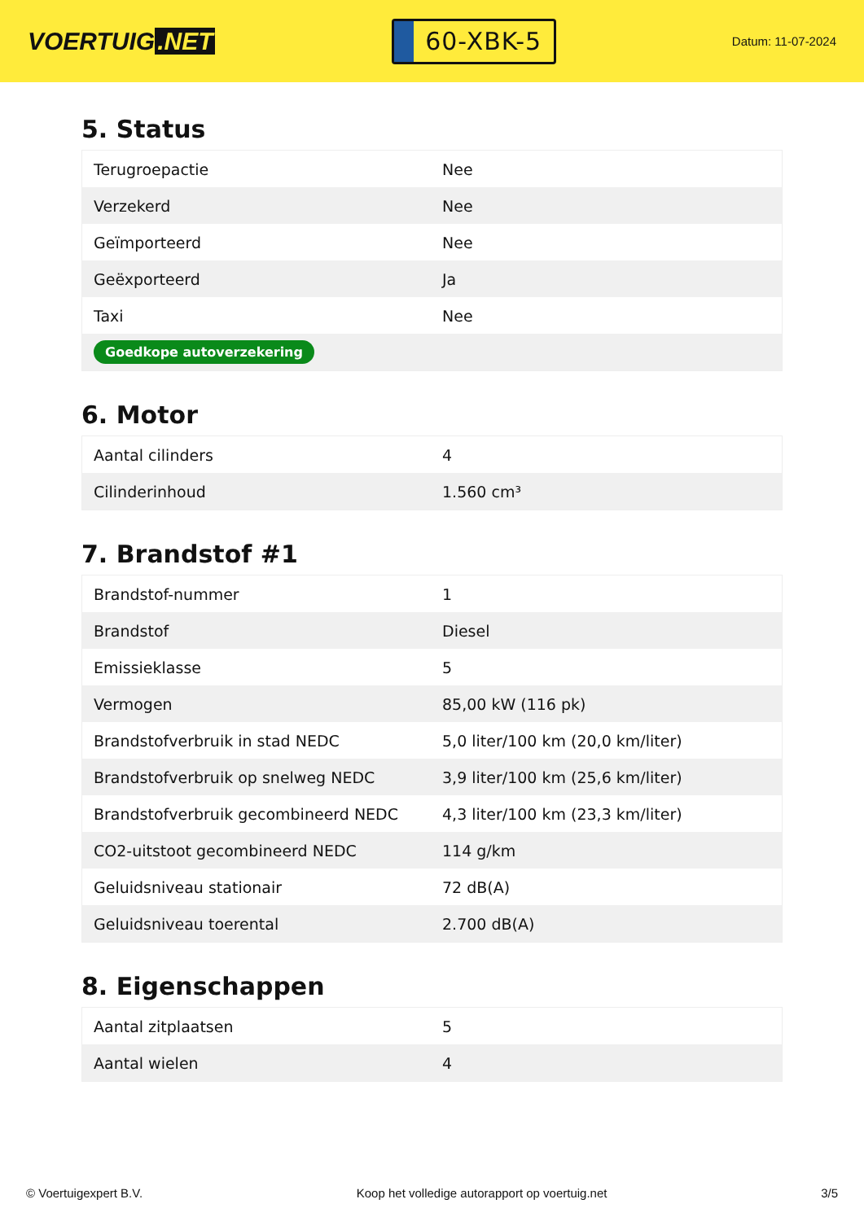VOERTUIG.NET
60-XBK-5
Datum: 11-07-2024
5. Status
| Terugroepactie | Nee |
| Verzekerd | Nee |
| Geïmporteerd | Nee |
| Geëxporteerd | Ja |
| Taxi | Nee |
| Goedkope autoverzekering | |
6. Motor
| Aantal cilinders | 4 |
| Cilinderinhoud | 1.560 cm³ |
7. Brandstof #1
| Brandstof-nummer | 1 |
| Brandstof | Diesel |
| Emissieklasse | 5 |
| Vermogen | 85,00 kW (116 pk) |
| Brandstofverbruik in stad NEDC | 5,0 liter/100 km (20,0 km/liter) |
| Brandstofverbruik op snelweg NEDC | 3,9 liter/100 km (25,6 km/liter) |
| Brandstofverbruik gecombineerd NEDC | 4,3 liter/100 km (23,3 km/liter) |
| CO2-uitstoot gecombineerd NEDC | 114 g/km |
| Geluidsniveau stationair | 72 dB(A) |
| Geluidsniveau toerental | 2.700 dB(A) |
8. Eigenschappen
| Aantal zitplaatsen | 5 |
| Aantal wielen | 4 |
© Voertuigexpert B.V. Koop het volledige autorapport op voertuig.net 3/5